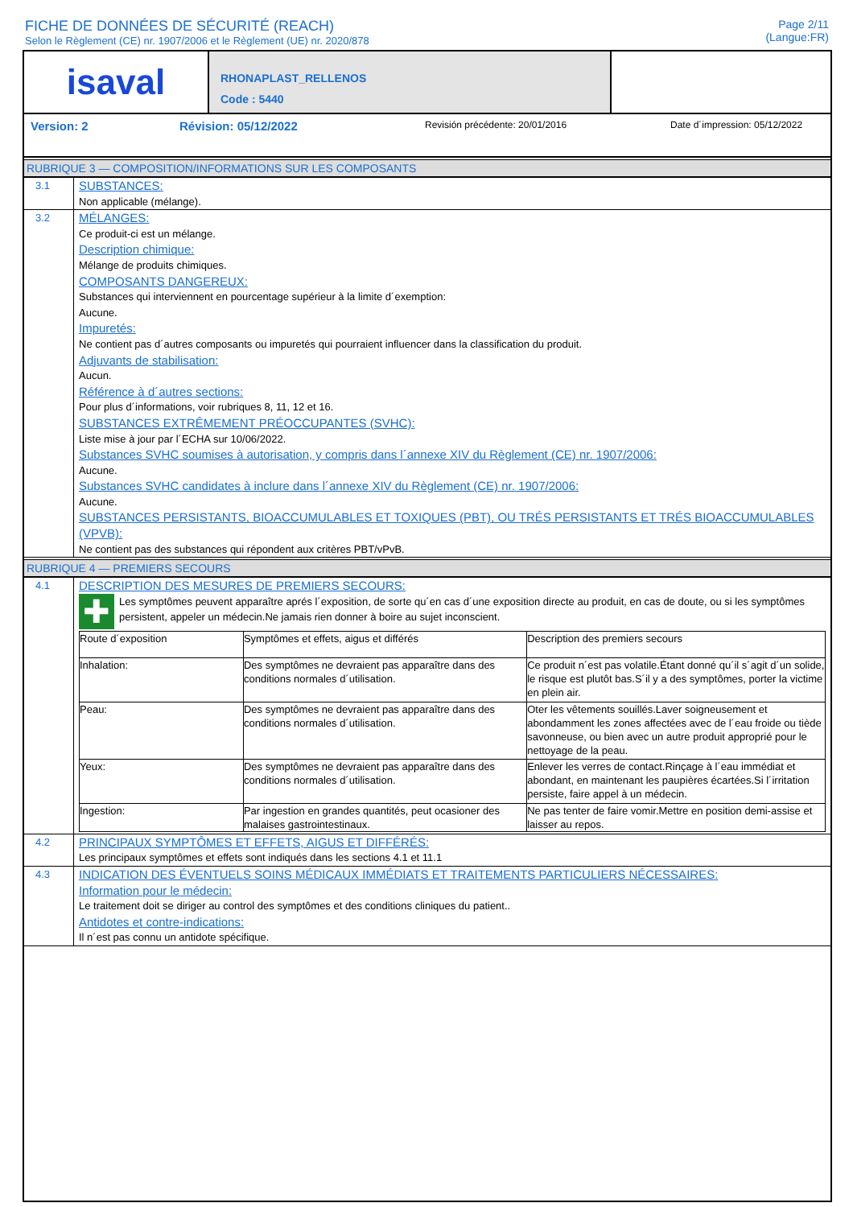FICHE DE DONNÉES DE SÉCURITÉ (REACH)
Selon le Règlement (CE) nr. 1907/2006 et le Règlement (UE) nr. 2020/878
Page 2/11
(Langue:FR)
isaval
RHONAPLAST_RELLENOS
Code : 5440
Version: 2 Révision: 05/12/2022 Revisión précédente: 20/01/2016 Date d´impression: 05/12/2022
RUBRIQUE 3 — COMPOSITION/INFORMATIONS SUR LES COMPOSANTS
3.1
SUBSTANCES:
Non applicable (mélange).
3.2
MÉLANGES:
Ce produit-ci est un mélange.
Description chimique:
Mélange de produits chimiques.
COMPOSANTS DANGEREUX:
Substances qui interviennent en pourcentage supérieur à la limite d´exemption:
Aucune.
Impuretés:
Ne contient pas d´autres composants ou impuretés qui pourraient influencer dans la classification du produit.
Adjuvants de stabilisation:
Aucun.
Référence à d´autres sections:
Pour plus d´informations, voir rubriques 8, 11, 12 et 16.
SUBSTANCES EXTRÊMEMENT PRÉOCCUPANTES (SVHC):
Liste mise à jour par l´ECHA sur 10/06/2022.
Substances SVHC soumises à autorisation, y compris dans l´annexe XIV du Règlement (CE) nr. 1907/2006:
Aucune.
Substances SVHC candidates à inclure dans l´annexe XIV du Règlement (CE) nr. 1907/2006:
Aucune.
SUBSTANCES PERSISTANTS, BIOACCUMULABLES ET TOXIQUES (PBT), OU TRÉS PERSISTANTS ET TRÉS BIOACCUMULABLES (VPVB):
Ne contient pas des substances qui répondent aux critères PBT/vPvB.
RUBRIQUE 4 — PREMIERS SECOURS
4.1
DESCRIPTION DES MESURES DE PREMIERS SECOURS:
✚
Les symptômes peuvent apparaître aprés l´exposition, de sorte qu´en cas d´une exposition directe au produit, en cas de doute, ou si les symptômes persistent, appeler un médecin.Ne jamais rien donner à boire au sujet inconscient.
| Route d´exposition | Symptômes et effets, aigus et différés | Description des premiers secours |
| Inhalation: | Des symptômes ne devraient pas apparaître dans des conditions normales d´utilisation. | Ce produit n´est pas volatile.Étant donné qu´il s´agit d´un solide, le risque est plutôt bas.S´il y a des symptômes, porter la victime en plein air. |
| Peau: | Des symptômes ne devraient pas apparaître dans des conditions normales d´utilisation. | Oter les vêtements souillés.Laver soigneusement et abondamment les zones affectées avec de l´eau froide ou tiède savonneuse, ou bien avec un autre produit approprié pour le nettoyage de la peau. |
| Yeux: | Des symptômes ne devraient pas apparaître dans des conditions normales d´utilisation. | Enlever les verres de contact.Rinçage à l´eau immédiat et abondant, en maintenant les paupières écartées.Si l´irritation persiste, faire appel à un médecin. |
| Ingestion: | Par ingestion en grandes quantités, peut ocasioner des malaises gastrointestinaux. | Ne pas tenter de faire vomir.Mettre en position demi-assise et laisser au repos. |
4.2
PRINCIPAUX SYMPTÔMES ET EFFETS, AIGUS ET DIFFÉRÉS:
Les principaux symptômes et effets sont indiqués dans les sections 4.1 et 11.1
4.3
INDICATION DES ÉVENTUELS SOINS MÉDICAUX IMMÉDIATS ET TRAITEMENTS PARTICULIERS NÉCESSAIRES:
Information pour le médecin:
Le traitement doit se diriger au control des symptômes et des conditions cliniques du patient..
Antidotes et contre-indications:
Il n´est pas connu un antidote spécifique.